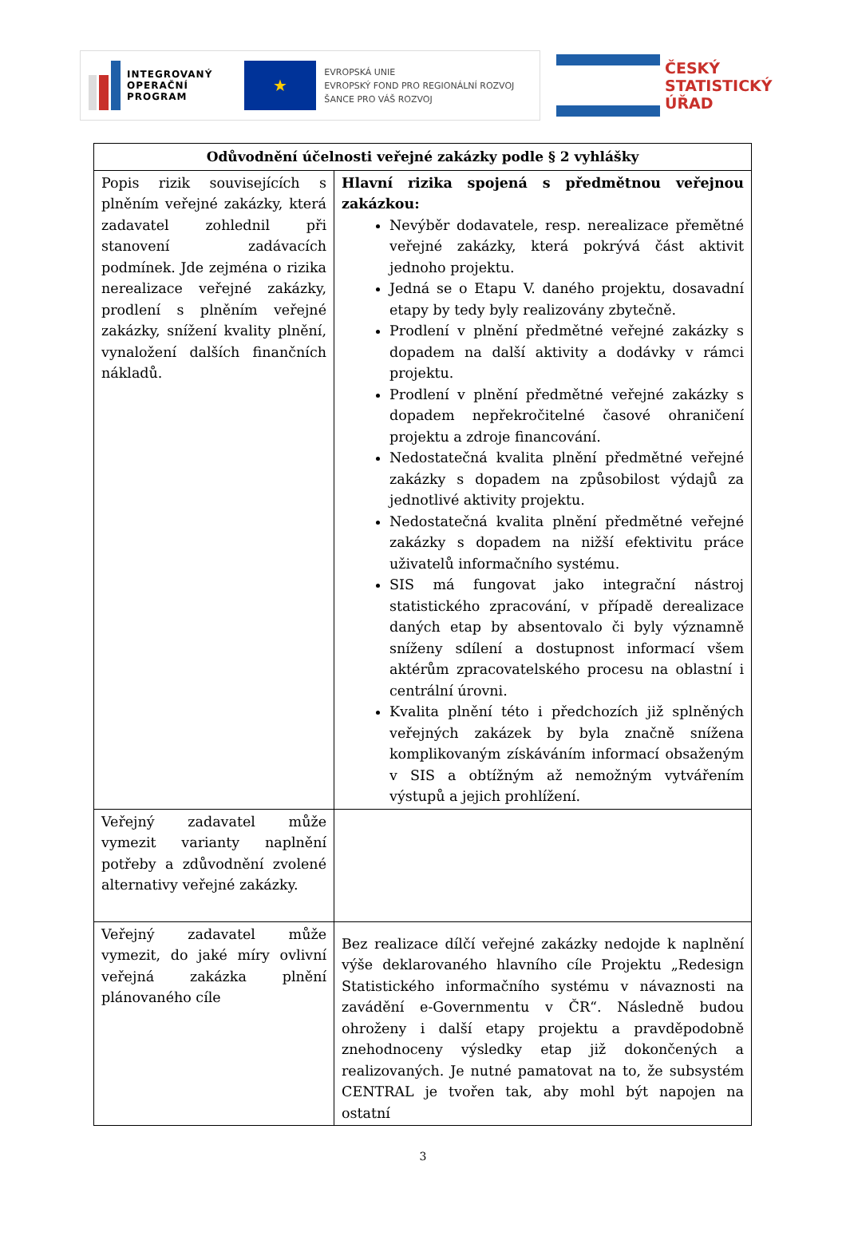INTEGROVANÝ
OPERAČNÍ
PROGRAM
★
EVROPSKÁ UNIE
EVROPSKÝ FOND PRO REGIONÁLNÍ ROZVOJ
ŠANCE PRO VÁŠ ROZVOJ
ČESKÝ
STATISTICKÝ
ÚŘAD
| Odůvodnění účelnosti veřejné zakázky podle § 2 vyhlášky | |
| --- | --- |
| Popis rizik souvisejících s plněním veřejné zakázky, která zadavatel zohlednil při stanovení zadávacích podmínek. Jde zejména o rizika nerealizace veřejné zakázky, prodlení s plněním veřejné zakázky, snížení kvality plnění, vynaložení dalších finančních nákladů. | Hlavní rizika spojená s předmětnou veřejnou zakázkou: Nevýběr dodavatele, resp. nerealizace přemětné veřejné zakázky, která pokrývá část aktivit jednoho projektu. Jedná se o Etapu V. daného projektu, dosavadní etapy by tedy byly realizovány zbytečně. Prodlení v plnění předmětné veřejné zakázky s dopadem na další aktivity a dodávky v rámci projektu. Prodlení v plnění předmětné veřejné zakázky s dopadem nepřekročitelné časové ohraničení projektu a zdroje financování. Nedostatečná kvalita plnění předmětné veřejné zakázky s dopadem na způsobilost výdajů za jednotlivé aktivity projektu. Nedostatečná kvalita plnění předmětné veřejné zakázky s dopadem na nižší efektivitu práce uživatelů informačního systému. SIS má fungovat jako integrační nástroj statistického zpracování, v případě derealizace daných etap by absentovalo či byly významně sníženy sdílení a dostupnost informací všem aktérům zpracovatelského procesu na oblastní i centrální úrovni. Kvalita plnění této i předchozích již splněných veřejných zakázek by byla značně snížena komplikovaným získáváním informací obsaženým v SIS a obtížným až nemožným vytvářením výstupů a jejich prohlížení. |
| Veřejný zadavatel může vymezit varianty naplnění potřeby a zdůvodnění zvolené alternativy veřejné zakázky. | |
| Veřejný zadavatel může vymezit, do jaké míry ovlivní veřejná zakázka plnění plánovaného cíle | Bez realizace dílčí veřejné zakázky nedojde k naplnění výše deklarovaného hlavního cíle Projektu „Redesign Statistického informačního systému v návaznosti na zavádění e-Governmentu v ČR“. Následně budou ohroženy i další etapy projektu a pravděpodobně znehodnoceny výsledky etap již dokončených a realizovaných. Je nutné pamatovat na to, že subsystém CENTRAL je tvořen tak, aby mohl být napojen na ostatní |
3